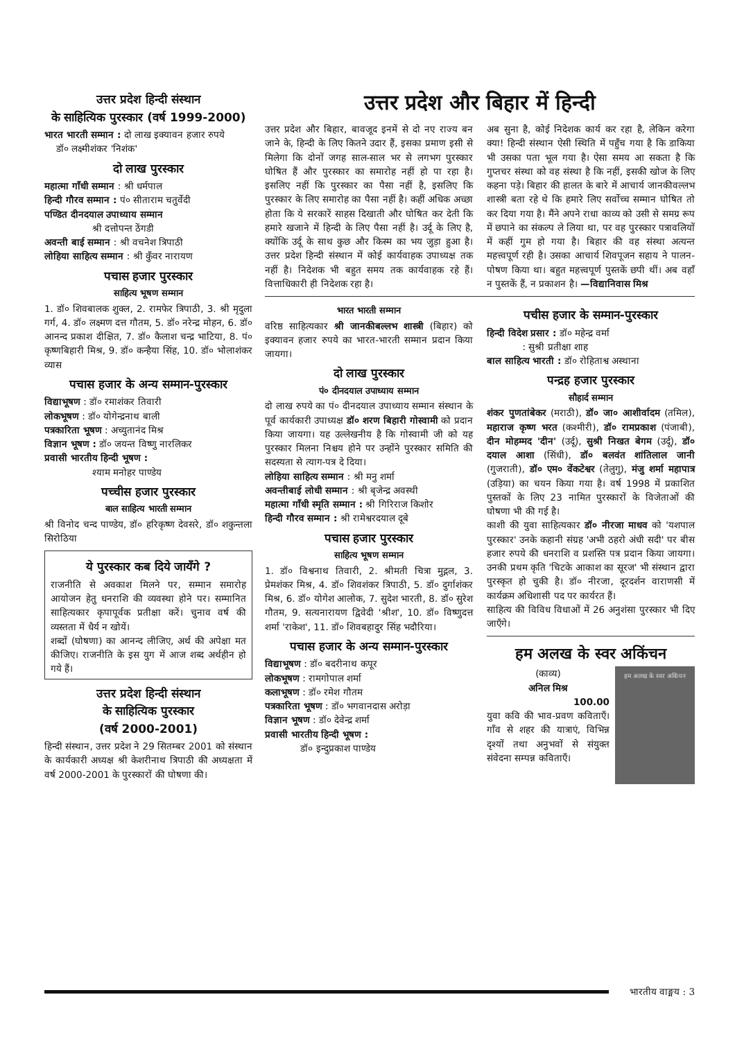उत्तर प्रदेश हिन्दी संस्थान
के साहित्यिक पुरस्कार (वर्ष 1999-2000)
भारत भारती सम्मान : दो लाख इक्यावन हजार रुपये
डॉ० लक्ष्मीशंकर 'निशंक'
दो लाख पुरस्कार
महात्मा गाँधी सम्मान : श्री धर्मपाल
हिन्दी गौरव सम्मान : पं० सीताराम चतुर्वेदी
पण्डित दीनदयाल उपाध्याय सम्मान
श्री दत्तोपन्त ठेंगडी
अवन्ती बाई सम्मान : श्री वचनेश त्रिपाठी
लोहिया साहित्य सम्मान : श्री कुँवर नारायण
पचास हजार पुरस्कार
साहित्य भूषण सम्मान
1. डॉ० शिवबालक शुक्ल, 2. रामफेर त्रिपाठी, 3. श्री मृदुला गर्ग, 4. डॉ० लक्ष्मण दत्त गौतम, 5. डॉ० नरेन्द्र मोहन, 6. डॉ० आनन्द प्रकाश दीक्षित, 7. डॉ० कैलाश चन्द्र भाटिया, 8. पं० कृष्णबिहारी मिश्र, 9. डॉ० कन्हैया सिंह, 10. डॉ० भोलाशंकर व्यास
पचास हजार के अन्य सम्मान-पुरस्कार
विद्याभूषण : डॉ० रमाशंकर तिवारी
लोकभूषण : डॉ० योगेन्द्रनाथ बाली
पत्रकारिता भूषण : अच्युतानंद मिश्र
विज्ञान भूषण : डॉ० जयन्त विष्णु नारलिकर
प्रवासी भारतीय हिन्दी भूषण :
श्याम मनोहर पाण्डेय
पच्चीस हजार पुरस्कार
बाल साहित्य भारती सम्मान
श्री विनोद चन्द पाण्डेय, डॉ० हरिकृष्ण देवसरे, डॉ० शकुन्तला सिरोठिया
ये पुरस्कार कब दिये जायँगे ?
राजनीति से अवकाश मिलने पर, सम्मान समारोह आयोजन हेतु धनराशि की व्यवस्था होने पर। सम्मानित साहित्यकार कृपापूर्वक प्रतीक्षा करें। चुनाव वर्ष की व्यस्तता में धैर्य न खोयें।
शब्दों (घोषणा) का आनन्द लीजिए, अर्थ की अपेक्षा मत कीजिए। राजनीति के इस युग में आज शब्द अर्थहीन हो गये हैं।
उत्तर प्रदेश हिन्दी संस्थान
के साहित्यिक पुरस्कार
(वर्ष 2000-2001)
हिन्दी संस्थान, उत्तर प्रदेश ने 29 सितम्बर 2001 को संस्थान के कार्यकारी अध्यक्ष श्री केशरीनाथ त्रिपाठी की अध्यक्षता में वर्ष 2000-2001 के पुरस्कारों की घोषणा की।
उत्तर प्रदेश और बिहार में हिन्दी
उत्तर प्रदेश और बिहार, बावजूद इनमें से दो नए राज्य बन जाने के, हिन्दी के लिए कितने उदार हैं, इसका प्रमाण इसी से मिलेगा कि दोनों जगह साल-साल भर से लगभग पुरस्कार घोषित हैं और पुरस्कार का समारोह नहीं हो पा रहा है। इसलिए नहीं कि पुरस्कार का पैसा नहीं है, इसलिए कि पुरस्कार के लिए समारोह का पैसा नहीं है। कहीं अधिक अच्छा होता कि ये सरकारें साहस दिखाती और घोषित कर देती कि हमारे खजाने में हिन्दी के लिए पैसा नहीं है। उर्दू के लिए है, क्योंकि उर्दू के साथ कुछ और किस्म का भय जुड़ा हुआ है। उत्तर प्रदेश हिन्दी संस्थान में कोई कार्यवाहक उपाध्यक्ष तक नहीं है। निदेशक भी बहुत समय तक कार्यवाहक रहे हैं। वित्ताधिकारी ही निदेशक रहा है।
अब सुना है, कोई निदेशक कार्य कर रहा है, लेकिन करेगा क्या! हिन्दी संस्थान ऐसी स्थिति में पहुँच गया है कि डाकिया भी उसका पता भूल गया है। ऐसा समय आ सकता है कि गुप्तचर संस्था को वह संस्था है कि नहीं, इसकी खोज के लिए कहना पड़े। बिहार की हालत के बारे में आचार्य जानकीवल्लभ शास्त्री बता रहे थे कि हमारे लिए सर्वोच्च सम्मान घोषित तो कर दिया गया है। मैंने अपने राधा काव्य को उसी से समग्र रूप में छपाने का संकल्प ले लिया था, पर वह पुरस्कार पत्रावलियों में कहीं गुम हो गया है। बिहार की वह संस्था अत्यन्त महत्त्वपूर्ण रही है। उसका आचार्य शिवपूजन सहाय ने पालन-पोषण किया था। बहुत महत्त्वपूर्ण पुस्तकें छपी थीं। अब वहाँ न पुस्तकें हैं, न प्रकाशन है। —विद्यानिवास मिश्र
भारत भारती सम्मान
वरिष्ठ साहित्यकार श्री जानकीबल्लभ शास्त्री (बिहार) को इक्यावन हजार रुपये का भारत-भारती सम्मान प्रदान किया जायगा।
दो लाख पुरस्कार
पं० दीनदयाल उपाध्याय सम्मान
दो लाख रुपये का पं० दीनदयाल उपाध्याय सम्मान संस्थान के पूर्व कार्यकारी उपाध्यक्ष डॉ० शरण बिहारी गोस्वामी को प्रदान किया जायगा। यह उल्लेखनीय है कि गोस्वामी जी को यह पुरस्कार मिलना निश्चय होने पर उन्होंने पुरस्कार समिति की सदस्यता से त्याग-पत्र दे दिया।
लोहिया साहित्य सम्मान : श्री मनु शर्मा
अवन्तीबाई लोधी सम्मान : श्री बृजेन्द्र अवस्थी
महात्मा गाँधी स्मृति सम्मान : श्री गिरिराज किशोर
हिन्दी गौरव सम्मान : श्री रामेश्वरदयाल दूबे
पचास हजार पुरस्कार
साहित्य भूषण सम्मान
1. डॉ० विश्वनाथ तिवारी, 2. श्रीमती चित्रा मुद्गल, 3. प्रेमशंकर मिश्र, 4. डॉ० शिवशंकर त्रिपाठी, 5. डॉ० दुर्गाशंकर मिश्र, 6. डॉ० योगेश आलोक, 7. सुदेश भारती, 8. डॉ० सुरेश गौतम, 9. सत्यनारायण द्विवेदी 'श्रीश', 10. डॉ० विष्णुदत्त शर्मा 'राकेश', 11. डॉ० शिवबहादुर सिंह भदौरिया।
पचास हजार के अन्य सम्मान-पुरस्कार
विद्याभूषण : डॉ० बदरीनाथ कपूर
लोकभूषण : रामगोपाल शर्मा
कलाभूषण : डॉ० रमेश गौतम
पत्रकारिता भूषण : डॉ० भगवानदास अरोड़ा
विज्ञान भूषण : डॉ० देवेन्द्र शर्मा
प्रवासी भारतीय हिन्दी भूषण :
डॉ० इन्दुप्रकाश पाण्डेय
पचीस हजार के सम्मान-पुरस्कार
हिन्दी विदेश प्रसार : डॉ० महेन्द्र वर्मा
: सुश्री प्रतीक्षा शाह
बाल साहित्य भारती : डॉ० रोहिताश्व अस्थाना
पन्द्रह हजार पुरस्कार
सौहार्द सम्मान
शंकर पुणतांबेकर (मराठी), डॉ० जा० आशीर्वादम (तमिल), महाराज कृष्ण भरत (कश्मीरी), डॉ० रामप्रकाश (पंजाबी), दीन मोहम्मद 'दीन' (उर्दू), सुश्री निखत बेगम (उर्दू), डॉ० दयाल आशा (सिंधी), डॉ० बलवंत शांतिलाल जानी (गुजराती), डॉ० एम० वेंकटेश्वर (तेलुगु), मंजु शर्मा महापात्र (उड़िया) का चयन किया गया है। वर्ष 1998 में प्रकाशित पुस्तकों के लिए 23 नामित पुरस्कारों के विजेताओं की घोषणा भी की गई है।
काशी की युवा साहित्यकार डॉ० नीरजा माधव को 'यशपाल पुरस्कार' उनके कहानी संग्रह 'अभी ठहरो अंधी सदी' पर बीस हजार रुपये की धनराशि व प्रशस्ति पत्र प्रदान किया जायगा। उनकी प्रथम कृति 'चिटके आकाश का सूरज' भी संस्थान द्वारा पुरस्कृत हो चुकी है। डॉ० नीरजा, दूरदर्शन वाराणसी में कार्यक्रम अधिशासी पद पर कार्यरत हैं।
साहित्य की विविध विधाओं में 26 अनुशंसा पुरस्कार भी दिए जाएँगे।
हम अलख के स्वर अकिंचन
हम अलख के स्वर अकिंचन
(काव्य)
अनिल मिश्र
100.00
युवा कवि की भाव-प्रवण कविताएँ। गाँव से शहर की यात्राएं, विभिन्न दृश्यों तथा अनुभवों से संयुक्त संवेदना सम्पन्न कविताएँ।
भारतीय वाङ्मय : 3